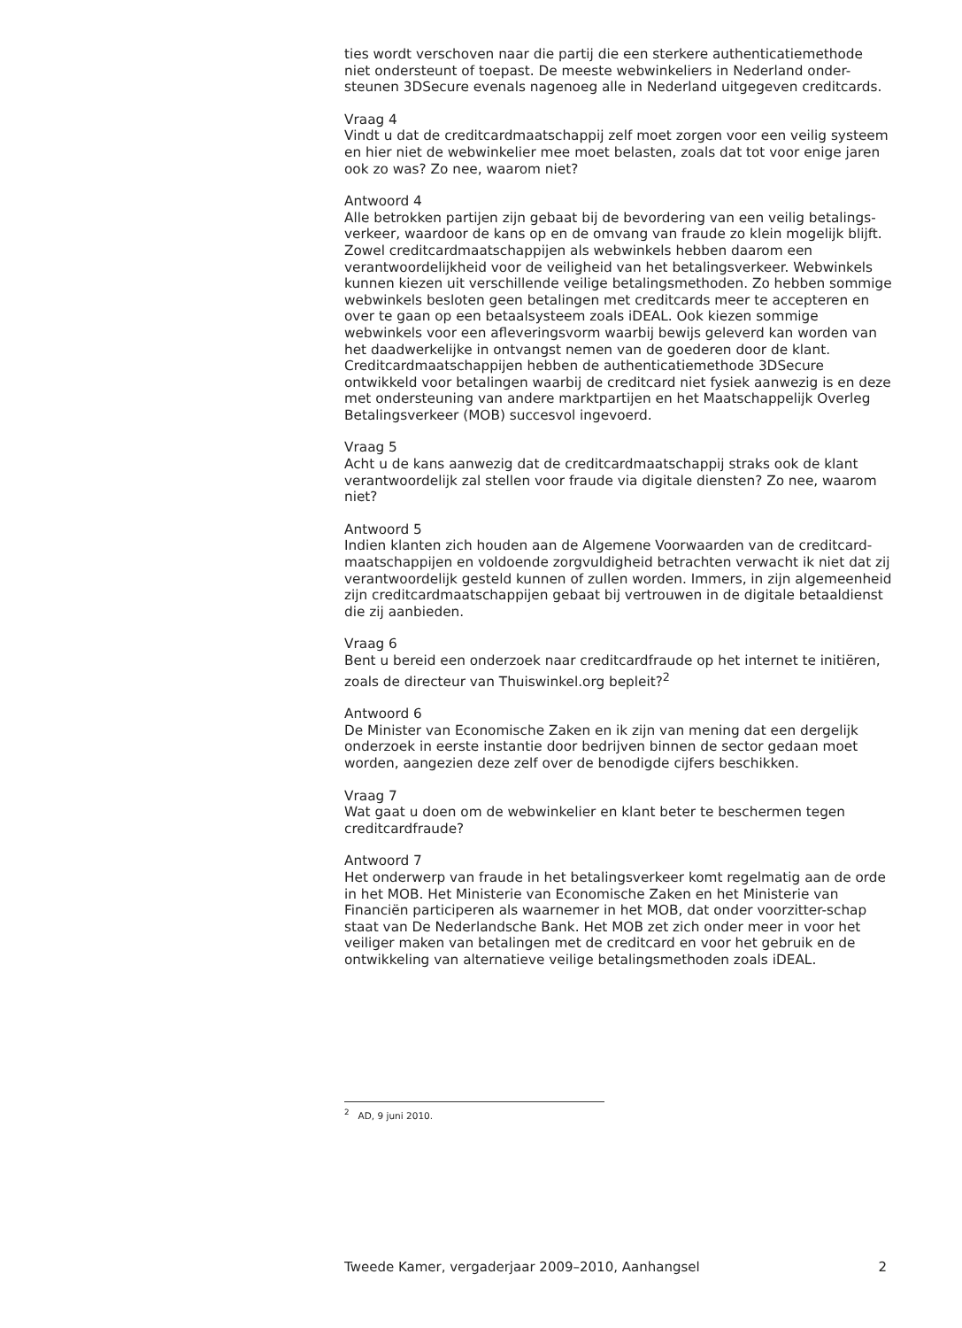ties wordt verschoven naar die partij die een sterkere authenticatiemethode niet ondersteunt of toepast. De meeste webwinkeliers in Nederland onder-steunen 3DSecure evenals nagenoeg alle in Nederland uitgegeven creditcards.
Vraag 4
Vindt u dat de creditcardmaatschappij zelf moet zorgen voor een veilig systeem en hier niet de webwinkelier mee moet belasten, zoals dat tot voor enige jaren ook zo was? Zo nee, waarom niet?
Antwoord 4
Alle betrokken partijen zijn gebaat bij de bevordering van een veilig betalings-verkeer, waardoor de kans op en de omvang van fraude zo klein mogelijk blijft. Zowel creditcardmaatschappijen als webwinkels hebben daarom een verantwoordelijkheid voor de veiligheid van het betalingsverkeer. Webwinkels kunnen kiezen uit verschillende veilige betalingsmethoden. Zo hebben sommige webwinkels besloten geen betalingen met creditcards meer te accepteren en over te gaan op een betaalsysteem zoals iDEAL. Ook kiezen sommige webwinkels voor een afleveringsvorm waarbij bewijs geleverd kan worden van het daadwerkelijke in ontvangst nemen van de goederen door de klant. Creditcardmaatschappijen hebben de authenticatiemethode 3DSecure ontwikkeld voor betalingen waarbij de creditcard niet fysiek aanwezig is en deze met ondersteuning van andere marktpartijen en het Maatschappelijk Overleg Betalingsverkeer (MOB) succesvol ingevoerd.
Vraag 5
Acht u de kans aanwezig dat de creditcardmaatschappij straks ook de klant verantwoordelijk zal stellen voor fraude via digitale diensten? Zo nee, waarom niet?
Antwoord 5
Indien klanten zich houden aan de Algemene Voorwaarden van de creditcard-maatschappijen en voldoende zorgvuldigheid betrachten verwacht ik niet dat zij verantwoordelijk gesteld kunnen of zullen worden. Immers, in zijn algemeenheid zijn creditcardmaatschappijen gebaat bij vertrouwen in de digitale betaaldienst die zij aanbieden.
Vraag 6
Bent u bereid een onderzoek naar creditcardfraude op het internet te initiëren, zoals de directeur van Thuiswinkel.org bepleit?<sup>2</sup>
Antwoord 6
De Minister van Economische Zaken en ik zijn van mening dat een dergelijk onderzoek in eerste instantie door bedrijven binnen de sector gedaan moet worden, aangezien deze zelf over de benodigde cijfers beschikken.
Vraag 7
Wat gaat u doen om de webwinkelier en klant beter te beschermen tegen creditcardfraude?
Antwoord 7
Het onderwerp van fraude in het betalingsverkeer komt regelmatig aan de orde in het MOB. Het Ministerie van Economische Zaken en het Ministerie van Financiën participeren als waarnemer in het MOB, dat onder voorzitter-schap staat van De Nederlandsche Bank. Het MOB zet zich onder meer in voor het veiliger maken van betalingen met de creditcard en voor het gebruik en de ontwikkeling van alternatieve veilige betalingsmethoden zoals iDEAL.
<sup>2</sup> AD, 9 juni 2010.
Tweede Kamer, vergaderjaar 2009–2010, Aanhangsel 2